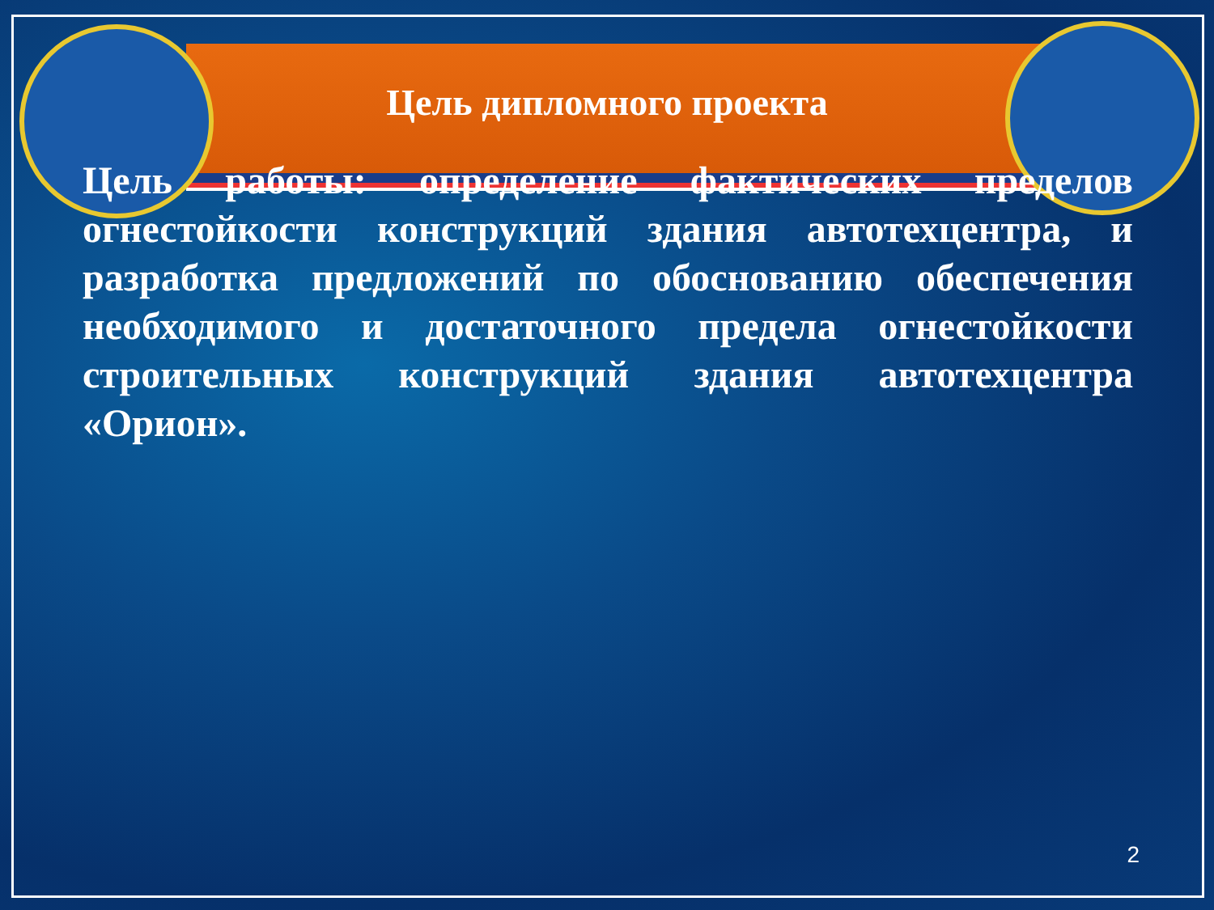Цель дипломного проекта
Цель работы: определение фактических пределов огнестойкости конструкций здания автотехцентра, и разработка предложений по обоснованию обеспечения необходимого и достаточного предела огнестойкости строительных конструкций здания автотехцентра «Орион».
2